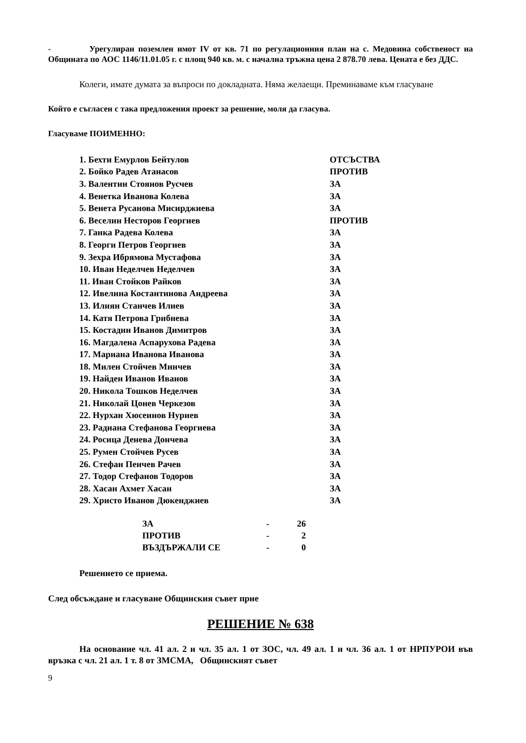- Урегулиран поземлен имот IV от кв. 71 по регулационния план на с. Медовина собственост на Общината по АОС 1146/11.01.05 г. с площ 940 кв. м. с начална тръжна цена 2 878.70 лева. Цената е без ДДС.
Колеги, имате думата за въпроси по докладната. Няма желаещи. Преминаваме към гласуване
Който е съгласен с така предложения проект за решение, моля да гласува.
Гласуваме ПОИМЕННО:
| 1. Бехти Емурлов Бейтулов | ОТСЪСТВА |
| 2. Бойко Радев Атанасов | ПРОТИВ |
| 3. Валентин Стоянов Русчев | ЗА |
| 4. Венетка Иванова Колева | ЗА |
| 5. Венета Русанова Мисирджиева | ЗА |
| 6. Веселин Несторов Георгиев | ПРОТИВ |
| 7. Ганка Радева Колева | ЗА |
| 8. Георги Петров Георгиев | ЗА |
| 9. Зехра Ибрямова Мустафова | ЗА |
| 10. Иван Неделчев Неделчев | ЗА |
| 11. Иван Стойков Райков | ЗА |
| 12. Ивелина Костантинова Андреева | ЗА |
| 13. Илиян Станчев Илиев | ЗА |
| 14. Катя Петрова Грибнева | ЗА |
| 15. Костадин Иванов Димитров | ЗА |
| 16. Магдалена Аспарухова Радева | ЗА |
| 17. Мариана Иванова Иванова | ЗА |
| 18. Милен Стойчев Минчев | ЗА |
| 19. Найден Иванов Иванов | ЗА |
| 20. Никола Тошков Неделчев | ЗА |
| 21. Николай Цонев Черкезов | ЗА |
| 22. Нурхан Хюсеинов Нуриев | ЗА |
| 23. Радиана Стефанова Георгиева | ЗА |
| 24. Росица Денева Дончева | ЗА |
| 25. Румен Стойчев Русев | ЗА |
| 26. Стефан Пенчев Рачев | ЗА |
| 27. Тодор Стефанов Тодоров | ЗА |
| 28. Хасан Ахмет Хасан | ЗА |
| 29. Христо Иванов Дюкенджиев | ЗА |
| ЗА | - | 26 |
| ПРОТИВ | - | 2 |
| ВЪЗДЪРЖАЛИ СЕ | - | 0 |
Решението се приема.
След обсъждане и гласуване Общинския съвет прие
РЕШЕНИЕ № 638
На основание чл. 41 ал. 2 и чл. 35 ал. 1 от ЗОС, чл. 49 ал. 1 и чл. 36 ал. 1 от НРПУРОИ във връзка с чл. 21 ал. 1 т. 8 от ЗМСМА, Общинският съвет
9